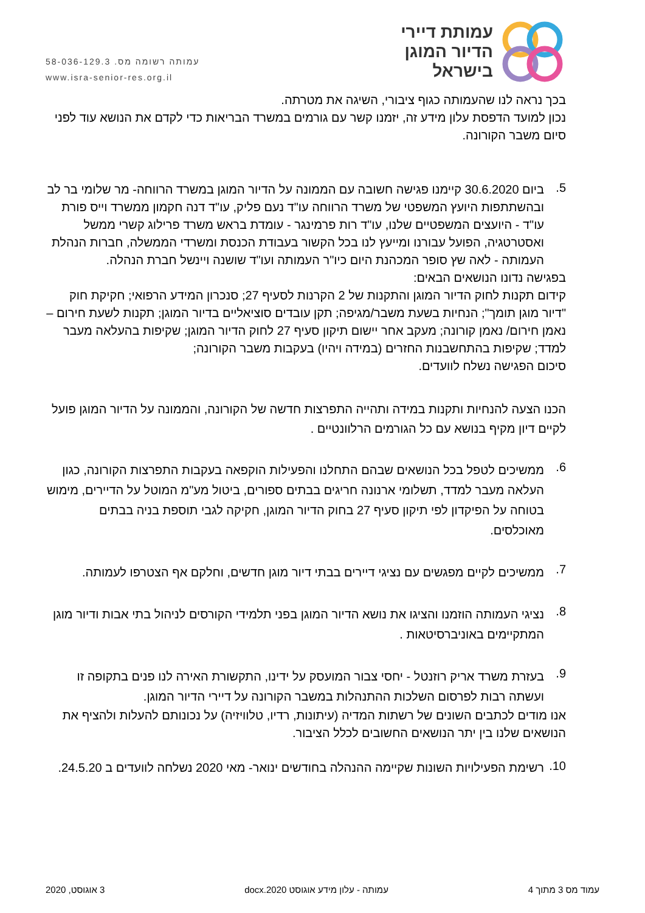עמותת דיירי
הדיור המוגן
בישראל
עמותה רשומה מס. 58-036-129.3
www.isra-senior-res.org.il
בכך נראה לנו שהעמותה כגוף ציבורי, השיגה את מטרתה.
נכון למועד הדפסת עלון מידע זה, יזמנו קשר עם גורמים במשרד הבריאות כדי לקדם את הנושא עוד לפני סיום משבר הקורונה.
5.
ביום 30.6.2020 קיימנו פגישה חשובה עם הממונה על הדיור המוגן במשרד הרווחה- מר שלומי בר לב ובהשתתפות היועץ המשפטי של משרד הרווחה עו"ד נעם פליק, עו"ד דנה חקמון ממשרד וייס פורת עו"ד - היועצים המשפטיים שלנו, עו"ד רות פרמינגר - עומדת בראש משרד פרילוג קשרי ממשל ואסטרטגיה, הפועל עבורנו ומייעץ לנו בכל הקשור בעבודת הכנסת ומשרדי הממשלה, חברות הנהלת העמותה - לאה שץ סופר המכהנת היום כיו"ר העמותה ועו"ד שושנה ויינשל חברת הנהלה.
בפגישה נדונו הנושאים הבאים:
קידום תקנות לחוק הדיור המוגן והתקנות של 2 הקרנות לסעיף 27; סנכרון המידע הרפואי; חקיקת חוק "דיור מוגן תומך"; הנחיות בשעת משבר/מגיפה; תקן עובדים סוציאליים בדיור המוגן; תקנות לשעת חירום – נאמן חירום/ נאמן קורונה; מעקב אחר יישום תיקון סעיף 27 לחוק הדיור המוגן; שקיפות בהעלאה מעבר למדד; שקיפות בהתחשבנות החזרים (במידה ויהיו) בעקבות משבר הקורונה;
סיכום הפגישה נשלח לוועדים.
הכנו הצעה להנחיות ותקנות במידה ותהייה התפרצות חדשה של הקורונה, והממונה על הדיור המוגן פועל לקיים דיון מקיף בנושא עם כל הגורמים הרלוונטיים .
6.
ממשיכים לטפל בכל הנושאים שבהם התחלנו והפעילות הוקפאה בעקבות התפרצות הקורונה, כגון העלאה מעבר למדד, תשלומי ארנונה חריגים בבתים ספורים, ביטול מע"מ המוטל על הדיירים, מימוש בטוחה על הפיקדון לפי תיקון סעיף 27 בחוק הדיור המוגן, חקיקה לגבי תוספת בניה בבתים מאוכלסים.
7.
ממשיכים לקיים מפגשים עם נציגי דיירים בבתי דיור מוגן חדשים, וחלקם אף הצטרפו לעמותה.
8.
נציגי העמותה הוזמנו והציגו את נושא הדיור המוגן בפני תלמידי הקורסים לניהול בתי אבות ודיור מוגן המתקיימים באוניברסיטאות .
9.
בעזרת משרד אריק רוזנטל - יחסי צבור המועסק על ידינו, התקשורת האירה לנו פנים בתקופה זו ועשתה רבות לפרסום השלכות ההתנהלות במשבר הקורונה על דיירי הדיור המוגן.
אנו מודים לכתבים השונים של רשתות המדיה (עיתונות, רדיו, טלוויזיה) על נכונותם להעלות ולהציף את הנושאים שלנו בין יתר הנושאים החשובים לכלל הציבור.
10.
רשימת הפעילויות השונות שקיימה ההנהלה בחודשים ינואר- מאי 2020 נשלחה לוועדים ב 24.5.20.
עמוד מס 3 מתוך 4 עמותה - עלון מידע אוגוסט 2020.docx 3 אוגוסט, 2020